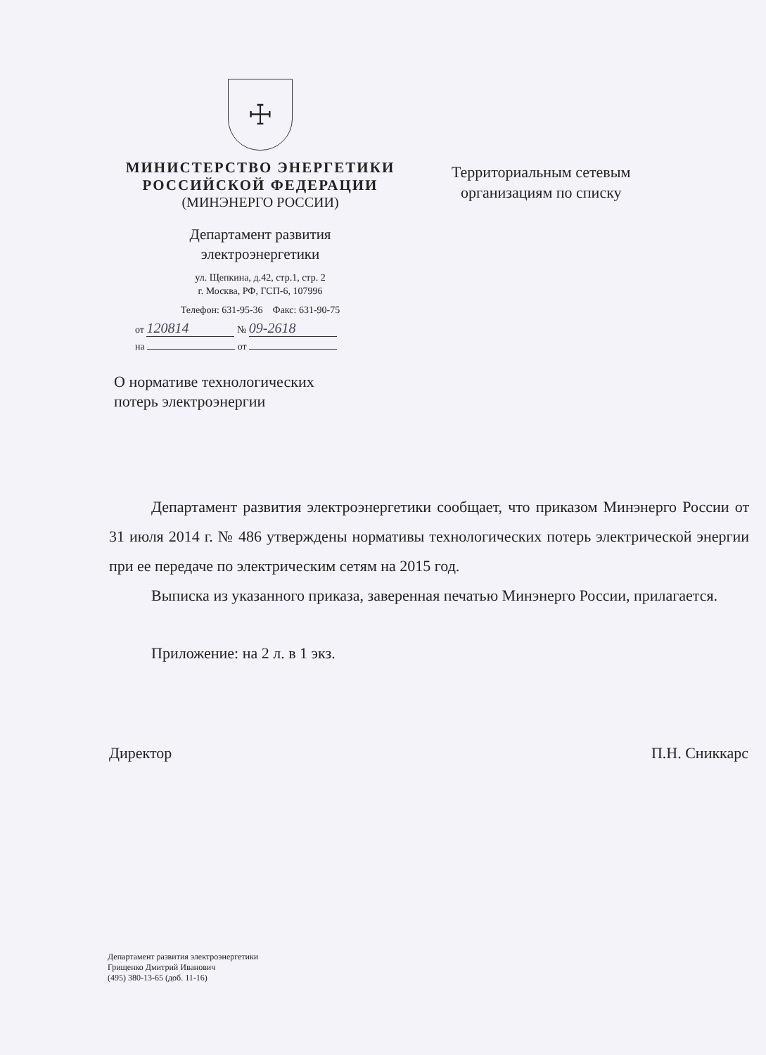☩
МИНИСТЕРСТВО ЭНЕРГЕТИКИ
РОССИЙСКОЙ ФЕДЕРАЦИИ
(МИНЭНЕРГО РОССИИ)
Департамент развития
электроэнергетики
ул. Щепкина, д.42, стр.1, стр. 2
г. Москва, РФ, ГСП-6, 107996
Телефон: 631-95-36 Факс: 631-90-75
от 120814 № 09-2618
на от
Территориальным сетевым
организациям по списку
О нормативе технологических
потерь электроэнергии
Департамент развития электроэнергетики сообщает, что приказом Минэнерго России от 31 июля 2014 г. № 486 утверждены нормативы технологических потерь электрической энергии при ее передаче по электрическим сетям на 2015 год.
Выписка из указанного приказа, заверенная печатью Минэнерго России, прилагается.
Приложение: на 2 л. в 1 экз.
Директор П.Н. Сниккарс
Департамент развития электроэнергетики
Грищенко Дмитрий Иванович
(495) 380-13-65 (доб. 11-16)